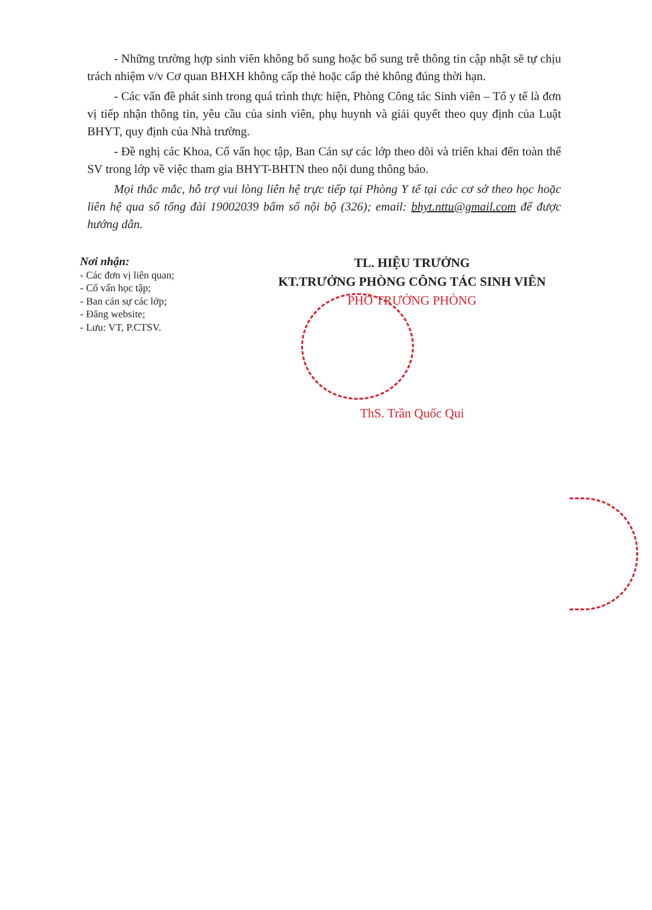- Những trường hợp sinh viên không bổ sung hoặc bổ sung trễ thông tin cập nhật sẽ tự chịu trách nhiệm v/v Cơ quan BHXH không cấp thẻ hoặc cấp thẻ không đúng thời hạn.
- Các vấn đề phát sinh trong quá trình thực hiện, Phòng Công tác Sinh viên – Tổ y tế là đơn vị tiếp nhận thông tin, yêu cầu của sinh viên, phụ huynh và giải quyết theo quy định của Luật BHYT, quy định của Nhà trường.
- Đề nghị các Khoa, Cố vấn học tập, Ban Cán sự các lớp theo dõi và triển khai đến toàn thể SV trong lớp về việc tham gia BHYT-BHTN theo nội dung thông báo.
Mọi thắc mắc, hỗ trợ vui lòng liên hệ trực tiếp tại Phòng Y tế tại các cơ sở theo học hoặc liên hệ qua số tổng đài 19002039 bấm số nội bộ (326); email: bhyt.nttu@gmail.com để được hướng dẫn.
Nơi nhận:
- Các đơn vị liên quan;
- Cố vấn học tập;
- Ban cán sự các lớp;
- Đăng website;
- Lưu: VT, P.CTSV.
TL. HIỆU TRƯỞNG
KT.TRƯỞNG PHÒNG CÔNG TÁC SINH VIÊN
PHÓ TRƯỞNG PHÒNG
ThS. Trần Quốc Qui